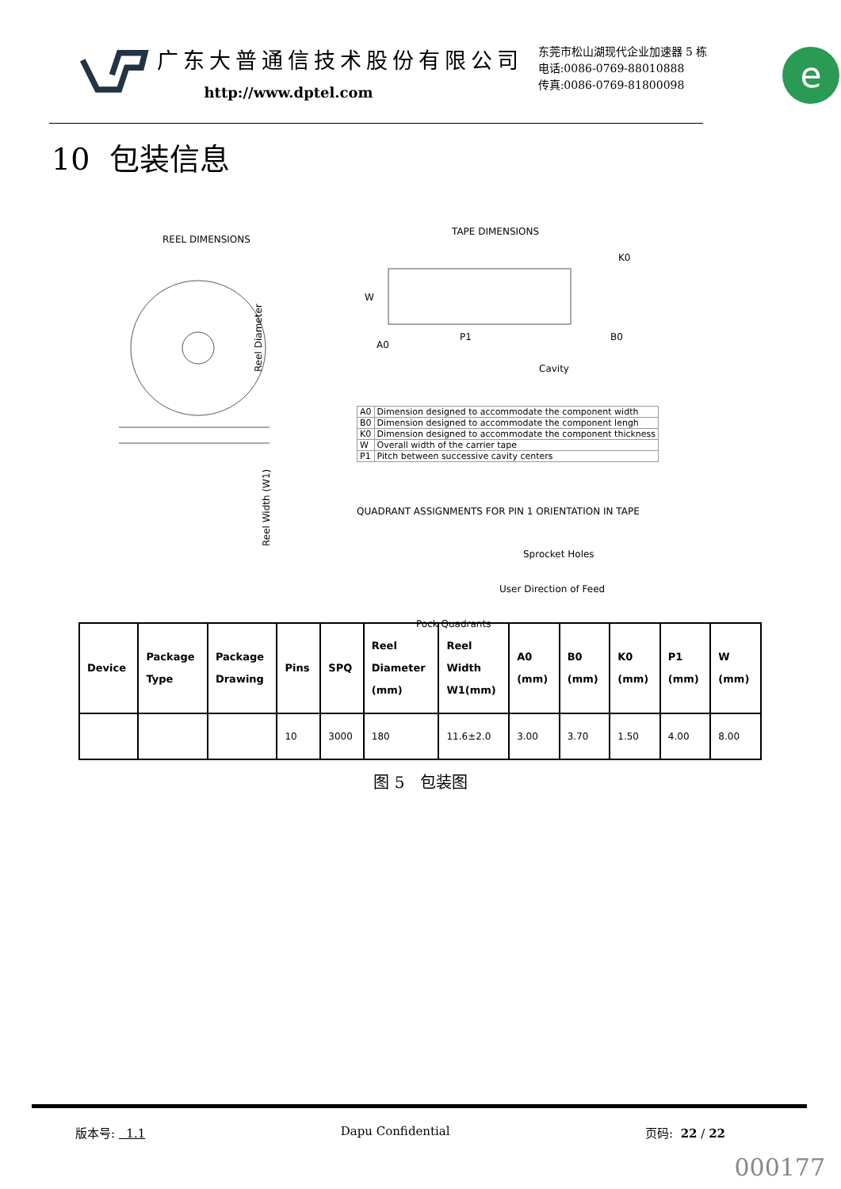广东大普通信技术股份有限公司
http://www.dptel.com
东莞市松山湖现代企业加速器 5 栋
电话:0086-0769-88010888
传真:0086-0769-81800098
e
10 包装信息
REEL DIMENSIONS
Reel Diameter
Reel Width (W1)
TAPE DIMENSIONS
W
A0
P1
K0
B0
Cavity
| A0 | Dimension designed to accommodate the component width |
| B0 | Dimension designed to accommodate the component lengh |
| K0 | Dimension designed to accommodate the component thickness |
| W | Overall width of the carrier tape |
| P1 | Pitch between successive cavity centers |
QUADRANT ASSIGNMENTS FOR PIN 1 ORIENTATION IN TAPE
Sprocket Holes
User Direction of Feed
Pock Quadrants
| Device | Package Type | Package Drawing | Pins | SPQ | Reel Diameter (mm) | Reel Width W1(mm) | A0 (mm) | B0 (mm) | K0 (mm) | P1 (mm) | W (mm) |
| --- | --- | --- | --- | --- | --- | --- | --- | --- | --- | --- | --- |
| | | | 10 | 3000 | 180 | 11.6±2.0 | 3.00 | 3.70 | 1.50 | 4.00 | 8.00 |
图 5 包装图
版本号: 1.1 Dapu Confidential 页码: 22 / 22
000177